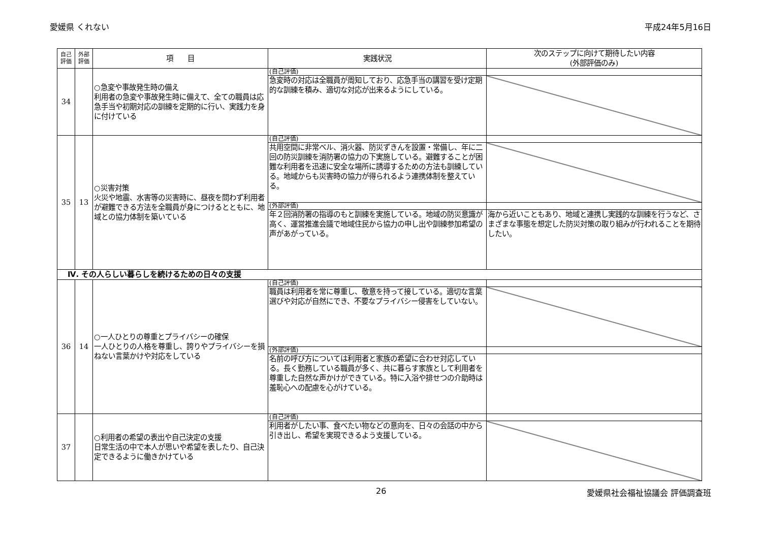愛媛県 くれない 平成24年5月16日
| 自己 評価 | 外部 評価 | 項 目 | 実践状況 | 次のステップに向けて期待したい内容 (外部評価のみ) |
| --- | --- | --- | --- | --- |
| 34 | | ○急変や事故発生時の備え 利用者の急変や事故発生時に備えて、全ての職員は応急手当や初期対応の訓練を定期的に行い、実践力を身に付けている | (自己評価) | |
| | | | 急変時の対応は全職員が周知しており、応急手当の講習を受け定期的な訓練を積み、適切な対応が出来るようにしている。 | |
| 35 | 13 | ○災害対策 火災や地震、水害等の災害時に、昼夜を問わず利用者が避難できる方法を全職員が身につけるとともに、地域との協力体制を築いている | (自己評価) | |
| | | | 共用空間に非常ベル、消火器、防災ずきんを設置・常備し、年に二回の防災訓練を消防署の協力の下実施している。避難することが困難な利用者を迅速に安全な場所に誘導するための方法も訓練している。地域からも災害時の協力が得られるよう連携体制を整えている。 | |
| | | | (外部評価) | |
| | | | 年２回消防署の指導のもと訓練を実施している。地域の防災意識が高く、運営推進会議で地域住民から協力の申し出や訓練参加希望の声があがっている。 | 海から近いこともあり、地域と連携し実践的な訓練を行うなど、さまざまな事態を想定した防災対策の取り組みが行われることを期待したい。 |
| Ⅳ. その人らしい暮らしを続けるための日々の支援 | | | | |
| 36 | 14 | ○一人ひとりの尊重とプライバシーの確保 一人ひとりの人格を尊重し、誇りやプライバシーを損ねない言葉かけや対応をしている | (自己評価) | |
| | | | 職員は利用者を常に尊重し、敬意を持って接している。適切な言葉選びや対応が自然にでき、不要なプライバシー侵害をしていない。 | |
| | | | (外部評価) | |
| | | | 名前の呼び方については利用者と家族の希望に合わせ対応している。長く勤務している職員が多く、共に暮らす家族として利用者を尊重した自然な声かけができている。特に入浴や排せつの介助時は羞恥心への配慮を心がけている。 | |
| 37 | | ○利用者の希望の表出や自己決定の支援 日常生活の中で本人が思いや希望を表したり、自己決定できるように働きかけている | (自己評価) | |
| | | | 利用者がしたい事、食べたい物などの意向を、日々の会話の中から引き出し、希望を実現できるよう支援している。 | |
26 愛媛県社会福祉協議会 評価調査班